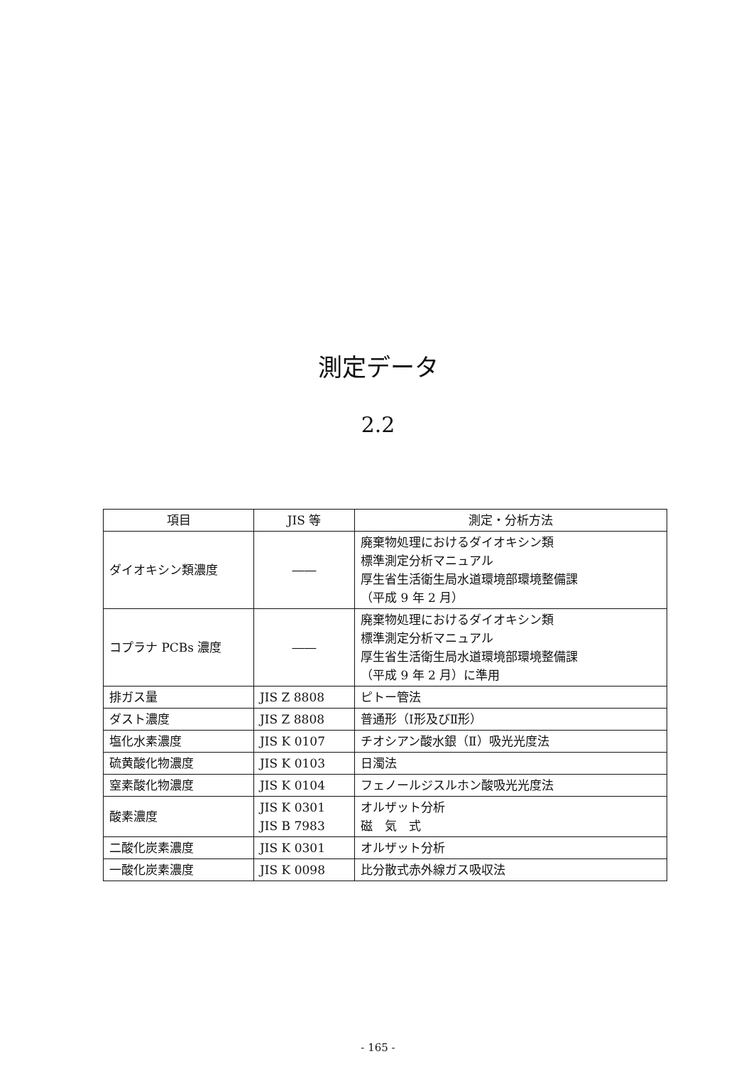測定データ
2.2
| 項目 | JIS 等 | 測定・分析方法 |
| --- | --- | --- |
| ダイオキシン類濃度 | ―― | 廃棄物処理におけるダイオキシン類 標準測定分析マニュアル 厚生省生活衛生局水道環境部環境整備課 （平成 9 年 2 月） |
| コプラナ PCBs 濃度 | ―― | 廃棄物処理におけるダイオキシン類 標準測定分析マニュアル 厚生省生活衛生局水道環境部環境整備課 （平成 9 年 2 月）に準用 |
| 排ガス量 | JIS Z 8808 | ピトー管法 |
| ダスト濃度 | JIS Z 8808 | 普通形（Ⅰ形及びⅡ形） |
| 塩化水素濃度 | JIS K 0107 | チオシアン酸水銀（Ⅱ）吸光光度法 |
| 硫黄酸化物濃度 | JIS K 0103 | 日濁法 |
| 窒素酸化物濃度 | JIS K 0104 | フェノールジスルホン酸吸光光度法 |
| 酸素濃度 | JIS K 0301 JIS B 7983 | オルザット分析 磁 気 式 |
| 二酸化炭素濃度 | JIS K 0301 | オルザット分析 |
| 一酸化炭素濃度 | JIS K 0098 | 比分散式赤外線ガス吸収法 |
- 165 -